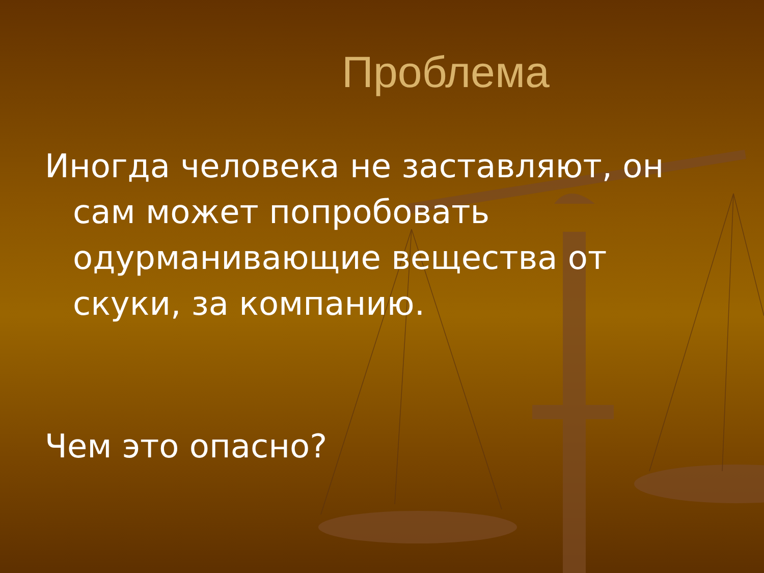Проблема
Иногда человека не заставляют, он
сам может попробовать одурманивающие вещества от скуки, за компанию.
Чем это опасно?